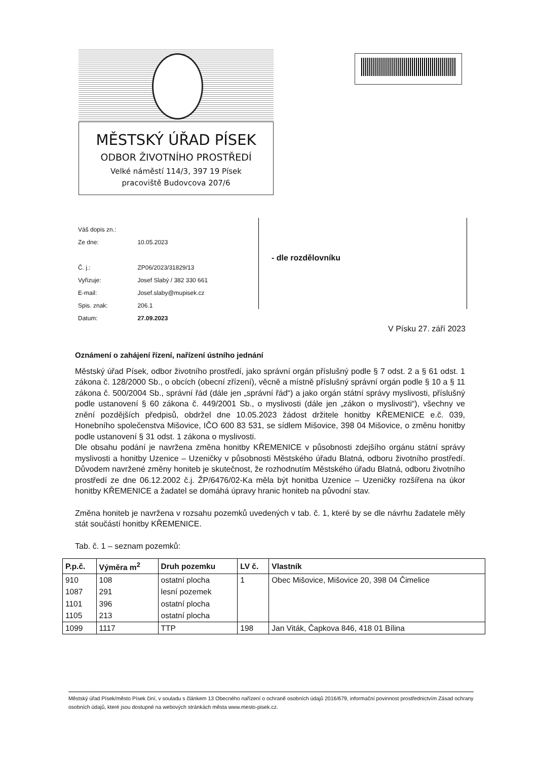MĚSTSKÝ ÚŘAD PÍSEK
ODBOR ŽIVOTNÍHO PROSTŘEDÍ
Velké náměstí 114/3, 397 19 Písek
pracoviště Budovcova 207/6
| Váš dopis zn.: | |
| Ze dne: | 10.05.2023 |
| Č. j.: | ZP06/2023/31829/13 |
| Vyřizuje: | Josef Slabý / 382 330 661 |
| E-mail: | Josef.slaby@mupisek.cz |
| Spis. znak: | 206.1 |
| Datum: | 27.09.2023 |
- dle rozdělovníku
V Písku 27. září 2023
Oznámení o zahájení řízení, nařízení ústního jednání
Městský úřad Písek, odbor životního prostředí, jako správní orgán příslušný podle § 7 odst. 2 a § 61 odst. 1 zákona č. 128/2000 Sb., o obcích (obecní zřízení), věcně a místně příslušný správní orgán podle § 10 a § 11 zákona č. 500/2004 Sb., správní řád (dále jen „správní řád“) a jako orgán státní správy myslivosti, příslušný podle ustanovení § 60 zákona č. 449/2001 Sb., o myslivosti (dále jen „zákon o myslivosti“), všechny ve znění pozdějších předpisů, obdržel dne 10.05.2023 žádost držitele honitby KŘEMENICE e.č. 039, Honebního společenstva Mišovice, IČO 600 83 531, se sídlem Mišovice, 398 04 Mišovice, o změnu honitby podle ustanovení § 31 odst. 1 zákona o myslivosti.
Dle obsahu podání je navržena změna honitby KŘEMENICE v působnosti zdejšího orgánu státní správy myslivosti a honitby Uzenice – Uzeničky v působnosti Městského úřadu Blatná, odboru životního prostředí. Důvodem navržené změny honiteb je skutečnost, že rozhodnutím Městského úřadu Blatná, odboru životního prostředí ze dne 06.12.2002 č.j. ŽP/6476/02-Ka měla být honitba Uzenice – Uzeničky rozšířena na úkor honitby KŘEMENICE a žadatel se domáhá úpravy hranic honiteb na původní stav.
Změna honiteb je navržena v rozsahu pozemků uvedených v tab. č. 1, které by se dle návrhu žadatele měly stát součástí honitby KŘEMENICE.
Tab. č. 1 – seznam pozemků:
| P.p.č. | Výměra m<sup>2</sup> | Druh pozemku | LV č. | Vlastník |
| --- | --- | --- | --- | --- |
| 910 | 108 | ostatní plocha | 1 | Obec Mišovice, Mišovice 20, 398 04 Čimelice |
| 1087 | 291 | lesní pozemek | | |
| 1101 | 396 | ostatní plocha | | |
| 1105 | 213 | ostatní plocha | | |
| 1099 | 1117 | TTP | 198 | Jan Viták, Čapkova 846, 418 01 Bílina |
Městský úřad Písek/město Písek činí, v souladu s článkem 13 Obecného nařízení o ochraně osobních údajů 2016/679, informační povinnost prostřednictvím Zásad ochrany osobních údajů, které jsou dostupné na webových stránkách města www.mesto-pisek.cz.